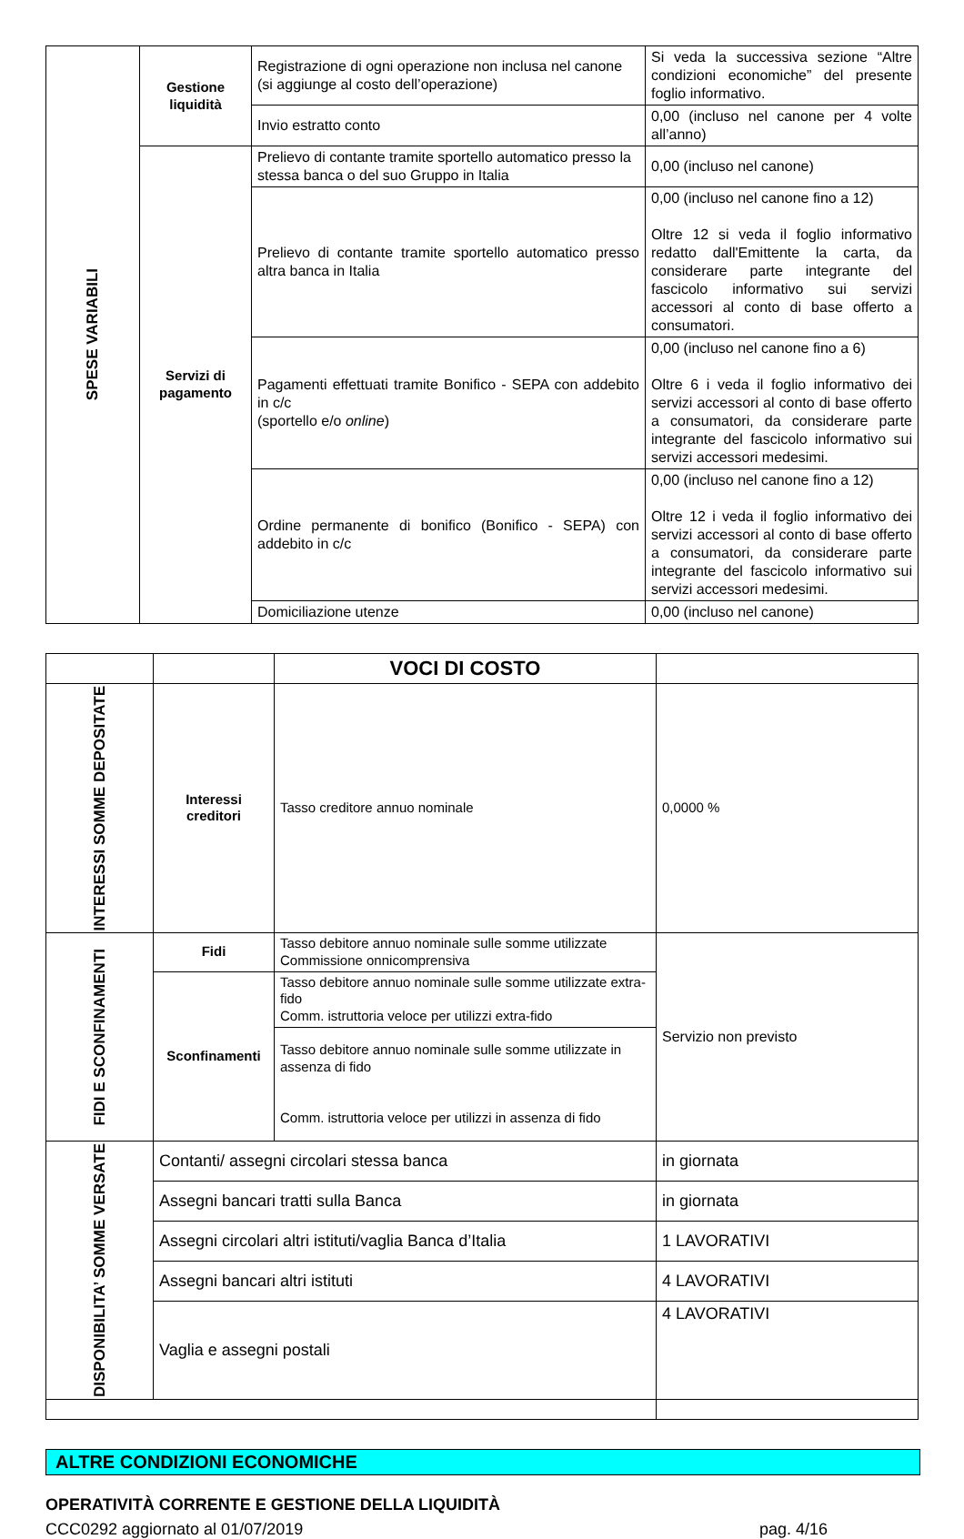| SPESE VARIABILI | Gestione liquidità | Registrazione di ogni operazione non inclusa nel canone (si aggiunge al costo dell’operazione) | Si veda la successiva sezione “Altre condizioni economiche” del presente foglio informativo. |
| | | Invio estratto conto | 0,00 (incluso nel canone per 4 volte all’anno) |
| | Servizi di pagamento | Prelievo di contante tramite sportello automatico presso la stessa banca o del suo Gruppo in Italia | 0,00 (incluso nel canone) |
| | | Prelievo di contante tramite sportello automatico presso altra banca in Italia | 0,00 (incluso nel canone fino a 12) Oltre 12 si veda il foglio informativo redatto dall'Emittente la carta, da considerare parte integrante del fascicolo informativo sui servizi accessori al conto di base offerto a consumatori. |
| | | Pagamenti effettuati tramite Bonifico - SEPA con addebito in c/c (sportello e/o online ) | 0,00 (incluso nel canone fino a 6) Oltre 6 i veda il foglio informativo dei servizi accessori al conto di base offerto a consumatori, da considerare parte integrante del fascicolo informativo sui servizi accessori medesimi. |
| | | Ordine permanente di bonifico (Bonifico - SEPA) con addebito in c/c | 0,00 (incluso nel canone fino a 12) Oltre 12 i veda il foglio informativo dei servizi accessori al conto di base offerto a consumatori, da considerare parte integrante del fascicolo informativo sui servizi accessori medesimi. |
| | | Domiciliazione utenze | 0,00 (incluso nel canone) |
| | | VOCI DI COSTO | |
| INTERESSI SOMME DEPOSITATE | Interessi creditori | Tasso creditore annuo nominale | 0,0000 % |
| FIDI E SCONFINAMENTI | Fidi | Tasso debitore annuo nominale sulle somme utilizzate Commissione onnicomprensiva | Servizio non previsto |
| | Sconfinamenti | Tasso debitore annuo nominale sulle somme utilizzate extra-fido Comm. istruttoria veloce per utilizzi extra-fido | |
| | | Tasso debitore annuo nominale sulle somme utilizzate in assenza di fido Comm. istruttoria veloce per utilizzi in assenza di fido | |
| DISPONIBILITA’ SOMME VERSATE | Contanti/ assegni circolari stessa banca | | in giornata |
| | Assegni bancari tratti sulla Banca | | in giornata |
| | Assegni circolari altri istituti/vaglia Banca d’Italia | | 1 LAVORATIVI |
| | Assegni bancari altri istituti | | 4 LAVORATIVI |
| | Vaglia e assegni postali | | 4 LAVORATIVI |
ALTRE CONDIZIONI ECONOMICHE
OPERATIVITÀ CORRENTE E GESTIONE DELLA LIQUIDITÀ
CCC0292 aggiornato al 01/07/2019 pag. 4/16